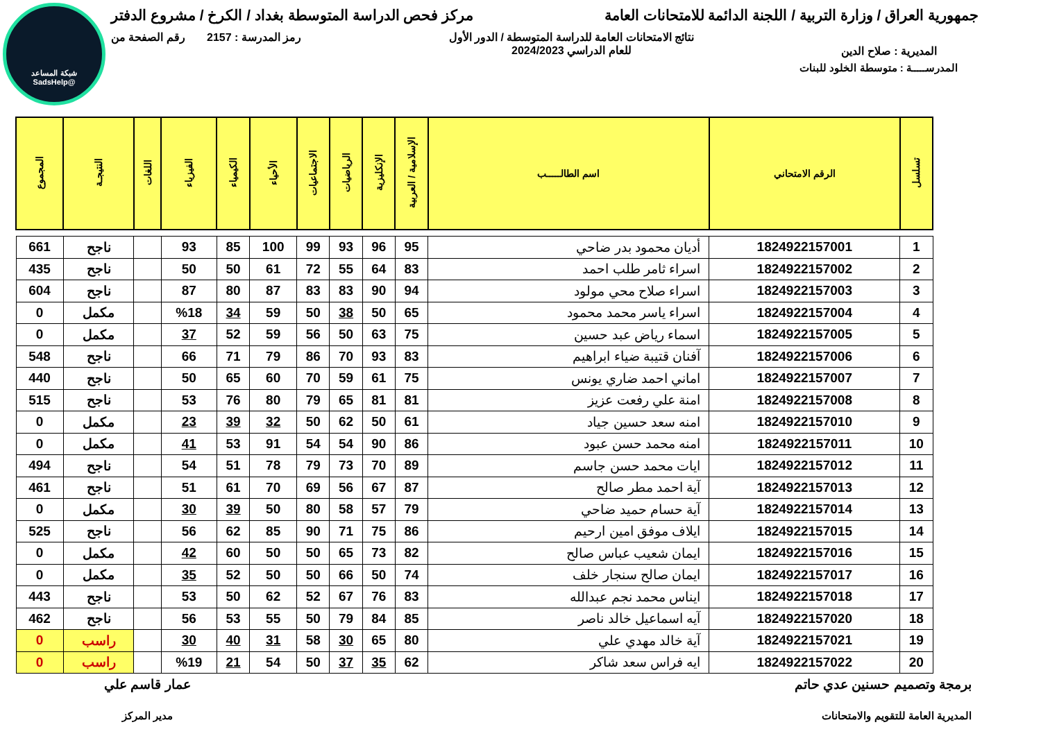شبكة المساعد
@SadsHelp
جمهورية العراق / وزارة التربية / اللجنة الدائمة للامتحانات العامة
مركز فحص الدراسة المتوسطة بغداد / الكرخ / مشروع الدفتر
المديرية : صلاح الدين
نتائج الامتحانات العامة للدراسة المتوسطة / الدور الأول
للعام الدراسي 2024/2023
رمز المدرسة : 2157 رقم الصفحة من
المدرســـــة : متوسطة الخلود للبنات
| تسلسل | الرقم الامتحاني | اسم الطالـــــب | الإسلامية / العربية | الإنكليزية | الرياضيات | الاجتماعيات | الأحياء | الكيمياء | الفيزياء | اللغات | النتيجـة | المجموع |
| --- | --- | --- | --- | --- | --- | --- | --- | --- | --- | --- | --- | --- |
| 1 | 1824922157001 | أديان محمود بدر ضاحي | 95 | 96 | 93 | 99 | 100 | 85 | 93 | | ناجح | 661 |
| 2 | 1824922157002 | اسراء ثامر طلب احمد | 83 | 64 | 55 | 72 | 61 | 50 | 50 | | ناجح | 435 |
| 3 | 1824922157003 | اسراء صلاح محي مولود | 94 | 90 | 83 | 83 | 87 | 80 | 87 | | ناجح | 604 |
| 4 | 1824922157004 | اسراء ياسر محمد محمود | 65 | 50 | 38 | 50 | 59 | 34 | %18 | | مكمل | 0 |
| 5 | 1824922157005 | اسماء رياض عبد حسين | 75 | 63 | 50 | 56 | 59 | 52 | 37 | | مكمل | 0 |
| 6 | 1824922157006 | آفنان قتيبة ضياء ابراهيم | 83 | 93 | 70 | 86 | 79 | 71 | 66 | | ناجح | 548 |
| 7 | 1824922157007 | اماني احمد ضاري يونس | 75 | 61 | 59 | 70 | 60 | 65 | 50 | | ناجح | 440 |
| 8 | 1824922157008 | امنة علي رفعت عزيز | 81 | 81 | 65 | 79 | 80 | 76 | 53 | | ناجح | 515 |
| 9 | 1824922157010 | امنه سعد حسين جياد | 61 | 50 | 62 | 50 | 32 | 39 | 23 | | مكمل | 0 |
| 10 | 1824922157011 | امنه محمد حسن عبود | 86 | 90 | 54 | 54 | 91 | 53 | 41 | | مكمل | 0 |
| 11 | 1824922157012 | ايات محمد حسن جاسم | 89 | 70 | 73 | 79 | 78 | 51 | 54 | | ناجح | 494 |
| 12 | 1824922157013 | آية احمد مطر صالح | 87 | 67 | 56 | 69 | 70 | 61 | 51 | | ناجح | 461 |
| 13 | 1824922157014 | آية حسام حميد ضاحي | 79 | 57 | 58 | 80 | 50 | 39 | 30 | | مكمل | 0 |
| 14 | 1824922157015 | ايلاف موفق امين ارحيم | 86 | 75 | 71 | 90 | 85 | 62 | 56 | | ناجح | 525 |
| 15 | 1824922157016 | ايمان شعيب عباس صالح | 82 | 73 | 65 | 50 | 50 | 60 | 42 | | مكمل | 0 |
| 16 | 1824922157017 | ايمان صالح سنجار خلف | 74 | 50 | 66 | 50 | 50 | 52 | 35 | | مكمل | 0 |
| 17 | 1824922157018 | ايناس محمد نجم عبدالله | 83 | 76 | 67 | 52 | 62 | 50 | 53 | | ناجح | 443 |
| 18 | 1824922157020 | آيه اسماعيل خالد ناصر | 85 | 84 | 79 | 50 | 55 | 53 | 56 | | ناجح | 462 |
| 19 | 1824922157021 | آية خالد مهدي علي | 80 | 65 | 30 | 58 | 31 | 40 | 30 | | راسب | 0 |
| 20 | 1824922157022 | ايه فراس سعد شاكر | 62 | 35 | 37 | 50 | 54 | 21 | %19 | | راسب | 0 |
برمجة وتصميم حسنين عدي حاتم
المديرية العامة للتقويم والامتحانات
عمار قاسم علي
مدير المركز